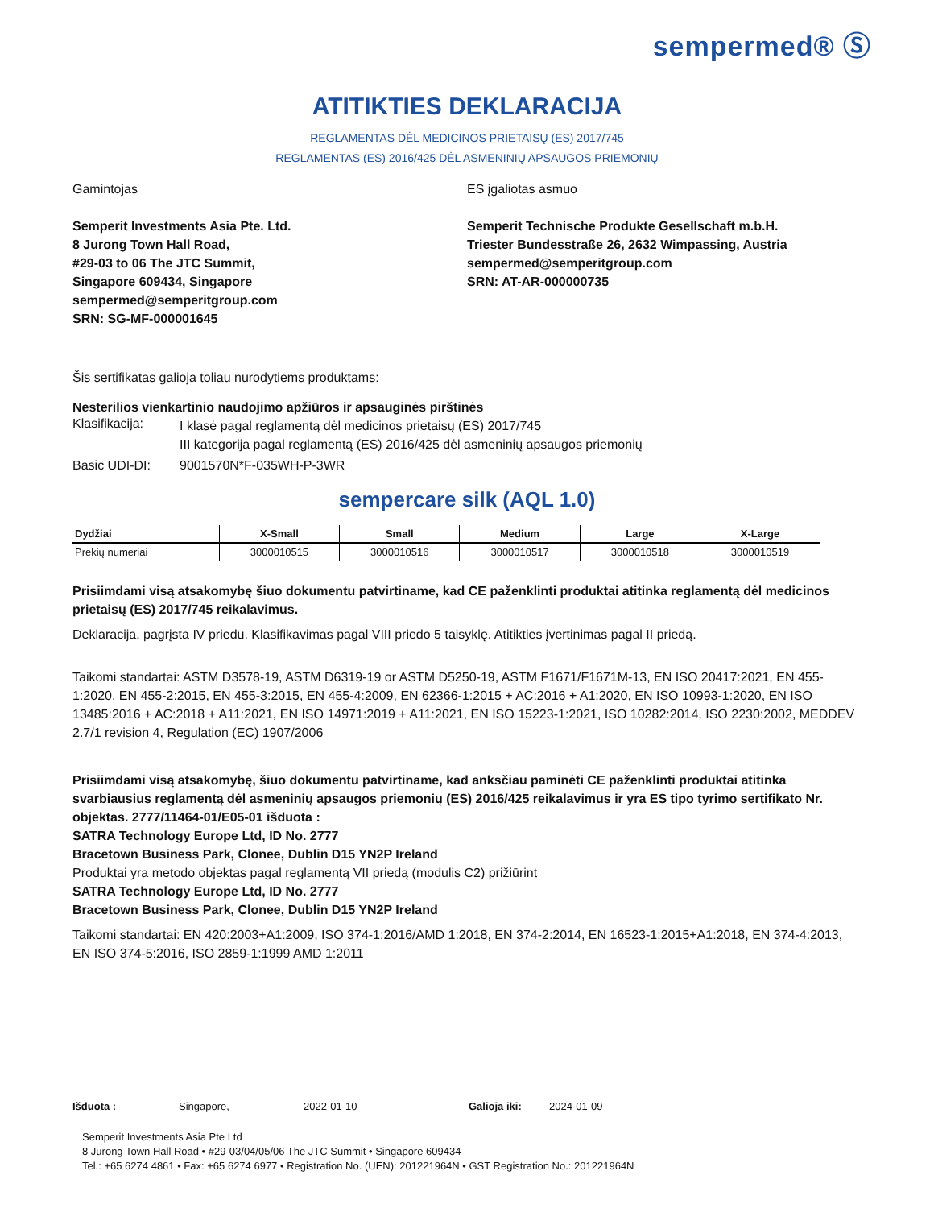sempermed® Ⓢ
ATITIKTIES DEKLARACIJA
REGLAMENTAS DĖL MEDICINOS PRIETAISŲ (ES) 2017/745
REGLAMENTAS (ES) 2016/425 DĖL ASMENINIŲ APSAUGOS PRIEMONIŲ
Gamintojas
Semperit Investments Asia Pte. Ltd.
8 Jurong Town Hall Road,
#29-03 to 06 The JTC Summit,
Singapore 609434, Singapore
sempermed@semperitgroup.com
SRN: SG-MF-000001645
ES įgaliotas asmuo
Semperit Technische Produkte Gesellschaft m.b.H.
Triester Bundesstraße 26, 2632 Wimpassing, Austria
sempermed@semperitgroup.com
SRN: AT-AR-000000735
Šis sertifikatas galioja toliau nurodytiems produktams:
Nesterilios vienkartinio naudojimo apžiūros ir apsauginės pirštinės
Klasifikacija: I klasė pagal reglamentą dėl medicinos prietaisų (ES) 2017/745
III kategorija pagal reglamentą (ES) 2016/425 dėl asmeninių apsaugos priemonių
Basic UDI-DI: 9001570N*F-035WH-P-3WR
sempercare silk (AQL 1.0)
| Dydžiai | X-Small | Small | Medium | Large | X-Large |
| --- | --- | --- | --- | --- | --- |
| Prekių numeriai | 3000010515 | 3000010516 | 3000010517 | 3000010518 | 3000010519 |
Prisiimdami visą atsakomybę šiuo dokumentu patvirtiname, kad CE paženklinti produktai atitinka reglamentą dėl medicinos prietaisų (ES) 2017/745 reikalavimus.
Deklaracija, pagrįsta IV priedu. Klasifikavimas pagal VIII priedo 5 taisyklę. Atitikties įvertinimas pagal II priedą.
Taikomi standartai: ASTM D3578-19, ASTM D6319-19 or ASTM D5250-19, ASTM F1671/F1671M-13, EN ISO 20417:2021, EN 455-1:2020, EN 455-2:2015, EN 455-3:2015, EN 455-4:2009, EN 62366-1:2015 + AC:2016 + A1:2020, EN ISO 10993-1:2020, EN ISO 13485:2016 + AC:2018 + A11:2021, EN ISO 14971:2019 + A11:2021, EN ISO 15223-1:2021, ISO 10282:2014, ISO 2230:2002, MEDDEV 2.7/1 revision 4, Regulation (EC) 1907/2006
Prisiimdami visą atsakomybę, šiuo dokumentu patvirtiname, kad anksčiau paminėti CE paženklinti produktai atitinka svarbiausius reglamentą dėl asmeninių apsaugos priemonių (ES) 2016/425 reikalavimus ir yra ES tipo tyrimo sertifikato Nr. objektas. 2777/11464-01/E05-01 išduota :
SATRA Technology Europe Ltd, ID No. 2777
Bracetown Business Park, Clonee, Dublin D15 YN2P Ireland
Produktai yra metodo objektas pagal reglamentą VII priedą (modulis C2) prižiūrint
SATRA Technology Europe Ltd, ID No. 2777
Bracetown Business Park, Clonee, Dublin D15 YN2P Ireland
Taikomi standartai: EN 420:2003+A1:2009, ISO 374-1:2016/AMD 1:2018, EN 374-2:2014, EN 16523-1:2015+A1:2018, EN 374-4:2013, EN ISO 374-5:2016, ISO 2859-1:1999 AMD 1:2011
Išduota : Singapore, 2022-01-10 Galioja iki: 2024-01-09
Semperit Investments Asia Pte Ltd
8 Jurong Town Hall Road • #29-03/04/05/06 The JTC Summit • Singapore 609434
Tel.: +65 6274 4861 • Fax: +65 6274 6977 • Registration No. (UEN): 201221964N • GST Registration No.: 201221964N